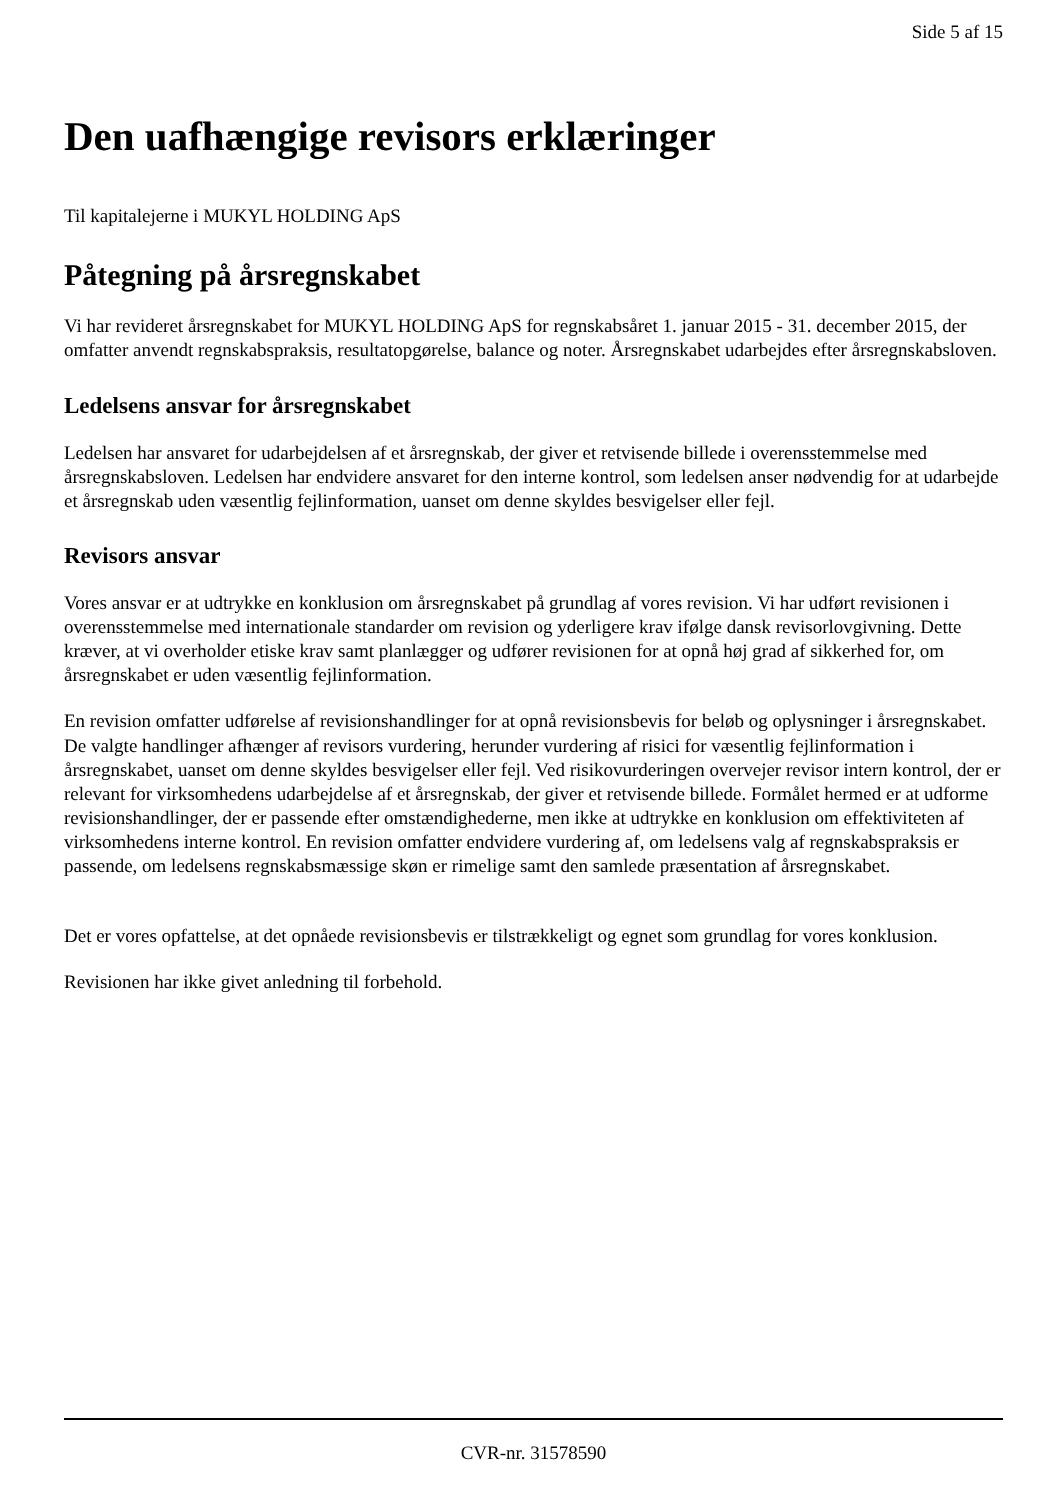Side 5 af 15
Den uafhængige revisors erklæringer
Til kapitalejerne i MUKYL HOLDING ApS
Påtegning på årsregnskabet
Vi har revideret årsregnskabet for MUKYL HOLDING ApS for regnskabsåret 1. januar 2015 - 31. december 2015, der omfatter anvendt regnskabspraksis, resultatopgørelse, balance og noter. Årsregnskabet udarbejdes efter årsregnskabsloven.
Ledelsens ansvar for årsregnskabet
Ledelsen har ansvaret for udarbejdelsen af et årsregnskab, der giver et retvisende billede i overensstemmelse med årsregnskabsloven. Ledelsen har endvidere ansvaret for den interne kontrol, som ledelsen anser nødvendig for at udarbejde et årsregnskab uden væsentlig fejlinformation, uanset om denne skyldes besvigelser eller fejl.
Revisors ansvar
Vores ansvar er at udtrykke en konklusion om årsregnskabet på grundlag af vores revision. Vi har udført revisionen i overensstemmelse med internationale standarder om revision og yderligere krav ifølge dansk revisorlovgivning. Dette kræver, at vi overholder etiske krav samt planlægger og udfører revisionen for at opnå høj grad af sikkerhed for, om årsregnskabet er uden væsentlig fejlinformation.
En revision omfatter udførelse af revisionshandlinger for at opnå revisionsbevis for beløb og oplysninger i årsregnskabet. De valgte handlinger afhænger af revisors vurdering, herunder vurdering af risici for væsentlig fejlinformation i årsregnskabet, uanset om denne skyldes besvigelser eller fejl. Ved risikovurderingen overvejer revisor intern kontrol, der er relevant for virksomhedens udarbejdelse af et årsregnskab, der giver et retvisende billede. Formålet hermed er at udforme revisionshandlinger, der er passende efter omstændighederne, men ikke at udtrykke en konklusion om effektiviteten af virksomhedens interne kontrol. En revision omfatter endvidere vurdering af, om ledelsens valg af regnskabspraksis er passende, om ledelsens regnskabsmæssige skøn er rimelige samt den samlede præsentation af årsregnskabet.
Det er vores opfattelse, at det opnåede revisionsbevis er tilstrækkeligt og egnet som grundlag for vores konklusion.
Revisionen har ikke givet anledning til forbehold.
CVR-nr. 31578590